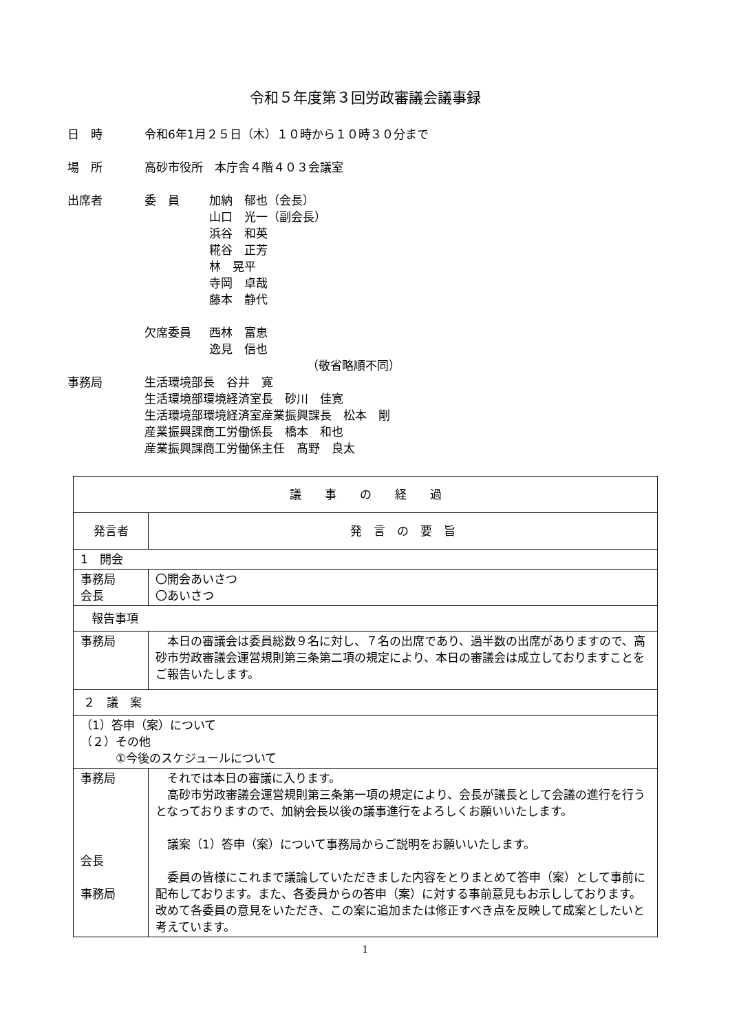令和５年度第３回労政審議会議事録
日　時 令和6年1月２５日（木）１０時から１０時３０分まで
場　所 高砂市役所　本庁舎４階４０３会議室
出席者 委　員 加納　郁也（会長）
山口　光一（副会長）
浜谷　和英
糀谷　正芳
林　晃平
寺岡　卓哉
藤本　静代
欠席委員 西林　富恵
逸見　信也
（敬省略順不同）
事務局 生活環境部長　谷井　寛
生活環境部環境経済室長　砂川　佳寛
生活環境部環境経済室産業振興課長　松本　剛
産業振興課商工労働係長　橋本　和也
産業振興課商工労働係主任　髙野　良太
| 議 事 の 経 過 | |
| --- | --- |
| 発言者 | 発 言 の 要 旨 |
| 1 開会 | |
| 事務局 会長 | 〇開会あいさつ 〇あいさつ |
| 報告事項 | |
| 事務局 | 本日の審議会は委員総数９名に対し、７名の出席であり、過半数の出席がありますので、高砂市労政審議会運営規則第三条第二項の規定により、本日の審議会は成立しておりますことをご報告いたします。 |
| ２ 議 案 | |
| （1）答申（案）について （２）その他 ①今後のスケジュールについて | |
| 事務局 会長 事務局 | それでは本日の審議に入ります。 高砂市労政審議会運営規則第三条第一項の規定により、会長が議長として会議の進行を行うとなっておりますので、加納会長以後の議事進行をよろしくお願いいたします。 議案（1）答申（案）について事務局からご説明をお願いいたします。 委員の皆様にこれまで議論していただきました内容をとりまとめて答申（案）として事前に配布しております。また、各委員からの答申（案）に対する事前意見もお示ししております。改めて各委員の意見をいただき、この案に追加または修正すべき点を反映して成案としたいと考えています。 |
1